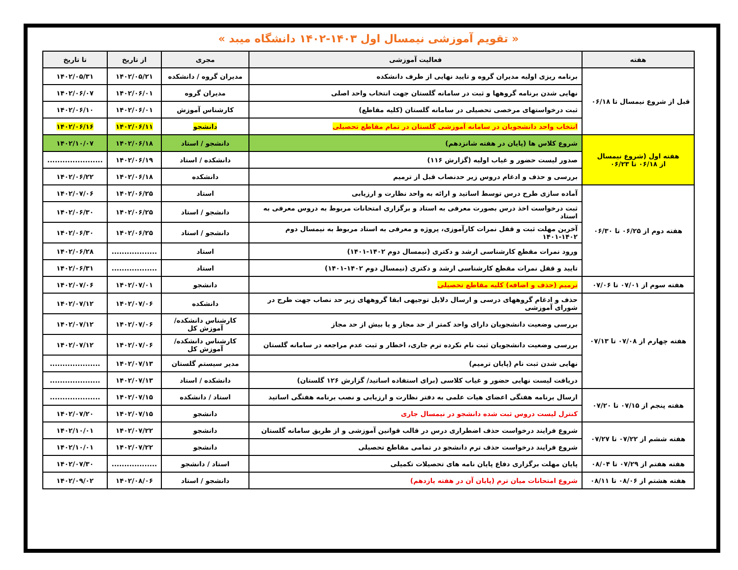« تقویم آموزشی نیمسال اول ۱۴۰۳-۱۴۰۲ دانشگاه میبد »
| هفته | فعالیت آموزشی | مجری | از تاریخ | تا تاریخ |
| --- | --- | --- | --- | --- |
| قبل از شروع نیمسال تا ۰۶/۱۸ | برنامه ریزی اولیه مدیران گروه و تایید نهایی از طرف دانشکده | مدیران گروه / دانشکده | ۱۴۰۲/۰۵/۲۱ | ۱۴۰۲/۰۵/۳۱ |
| | نهایی شدن برنامه گروهها و ثبت در سامانه گلستان جهت انتخاب واحد اصلی | مدیران گروه | ۱۴۰۲/۰۶/۰۱ | ۱۴۰۲/۰۶/۰۷ |
| | ثبت درخواستهای مرخصی تحصیلی در سامانه گلستان (کلیه مقاطع) | کارشناس آموزش | ۱۴۰۲/۰۶/۰۱ | ۱۴۰۲/۰۶/۱۰ |
| | انتخاب واحد دانشجویان در سامانه آموزشی گلستان در تمام مقاطع تحصیلی | دانشجو | ۱۴۰۲/۰۶/۱۱ | ۱۴۰۲/۰۶/۱۶ |
| هفته اول (شروع نیمسال از ۰۶/۱۸ تا ۰۶/۲۳ | شروع کلاس ها (پایان در هفته شانزدهم) | دانشجو / استاد | ۱۴۰۲/۰۶/۱۸ | ۱۴۰۲/۱۰/۰۷ |
| | صدور لیست حضور و غیاب اولیه (گزارش ۱۱۶) | دانشکده / استاد | ۱۴۰۲/۰۶/۱۹ | ...................... |
| | بررسی و حذف و ادغام دروس زیر حدنصاب قبل از ترمیم | دانشکده | ۱۴۰۲/۰۶/۱۸ | ۱۴۰۲/۰۶/۲۲ |
| هفته دوم از ۰۶/۲۵ تا ۰۶/۳۰ | آماده سازی طرح درس توسط اساتید و ارائه به واحد نظارت و ارزیابی | استاد | ۱۴۰۲/۰۶/۲۵ | ۱۴۰۲/۰۷/۰۶ |
| | ثبت درخواست اخذ درس بصورت معرفی به استاد و برگزاری امتحانات مربوط به دروس معرفی به استاد | دانشجو / استاد | ۱۴۰۲/۰۶/۲۵ | ۱۴۰۲/۰۶/۳۰ |
| | آخرین مهلت ثبت و قفل نمرات کارآموزی، پروژه و معرفی به استاد مربوط به نیمسال دوم ۱۴۰۲-۱۴۰۱ | دانشجو / استاد | ۱۴۰۲/۰۶/۲۵ | ۱۴۰۲/۰۶/۳۰ |
| | ورود نمرات مقطع کارشناسی ارشد و دکتری (نیمسال دوم ۱۴۰۲-۱۴۰۱) | استاد | .................. | ۱۴۰۲/۰۶/۲۸ |
| | تایید و قفل نمرات مقطع کارشناسی ارشد و دکتری (نیمسال دوم ۱۴۰۲-۱۴۰۱) | استاد | .................. | ۱۴۰۲/۰۶/۳۱ |
| هفته سوم از ۰۷/۰۱ تا ۰۷/۰۶ | ترمیم (حذف و اضافه) کلیه مقاطع تحصیلی | دانشجو | ۱۴۰۲/۰۷/۰۱ | ۱۴۰۲/۰۷/۰۶ |
| هفته چهارم از ۰۷/۰۸ تا ۰۷/۱۳ | حذف و ادغام گروههای درسی و ارسال دلایل توجیهی ابقا گروههای زیر حد نصاب جهت طرح در شورای آموزشی | دانشکده | ۱۴۰۲/۰۷/۰۶ | ۱۴۰۲/۰۷/۱۲ |
| | بررسی وضعیت دانشجویان دارای واحد کمتر از حد مجاز و یا بیش از حد مجاز | کارشناس دانشکده/ آموزش کل | ۱۴۰۲/۰۷/۰۶ | ۱۴۰۲/۰۷/۱۲ |
| | بررسی وضعیت دانشجویان ثبت نام نکرده ترم جاری، اخطار و ثبت عدم مراجعه در سامانه گلستان | کارشناس دانشکده/ آموزش کل | ۱۴۰۲/۰۷/۰۶ | ۱۴۰۲/۰۷/۱۲ |
| | نهایی شدن ثبت نام (پایان ترمیم) | مدیر سیستم گلستان | ۱۴۰۲/۰۷/۱۳ | .................... |
| | دریافت لیست نهایی حضور و غیاب کلاسی (برای استفاده اساتید/ گزارش ۱۲۶ گلستان) | دانشکده / استاد | ۱۴۰۲/۰۷/۱۳ | .................... |
| هفته پنجم از ۰۷/۱۵ تا ۰۷/۲۰ | ارسال برنامه هفتگی اعضای هیات علمی به دفتر نظارت و ارزیابی و نصب برنامه هفتگی اساتید | استاد / دانشکده | ۱۴۰۲/۰۷/۱۵ | .................... |
| | کنترل لیست دروس ثبت شده دانشجو در نیمسال جاری | دانشجو | ۱۴۰۲/۰۷/۱۵ | ۱۴۰۲/۰۷/۲۰ |
| هفته ششم از ۰۷/۲۲ تا ۰۷/۲۷ | شروع فرایند درخواست حذف اضطراری درس در قالب قوانین آموزشی و از طریق سامانه گلستان | دانشجو | ۱۴۰۲/۰۷/۲۲ | ۱۴۰۲/۱۰/۰۱ |
| | شروع فرایند درخواست حذف ترم دانشجو در تمامی مقاطع تحصیلی | دانشجو | ۱۴۰۲/۰۷/۲۲ | ۱۴۰۲/۱۰/۰۱ |
| هفته هفتم از ۰۷/۲۹ تا ۰۸/۰۴ | پایان مهلت برگزاری دفاع پایان نامه های تحصیلات تکمیلی | استاد / دانشجو | .................. | ۱۴۰۲/۰۷/۳۰ |
| هفته هشتم از ۰۸/۰۶ تا ۰۸/۱۱ | شروع امتحانات میان ترم (پایان آن در هفته یازدهم) | دانشجو / استاد | ۱۴۰۲/۰۸/۰۶ | ۱۴۰۲/۰۹/۰۲ |